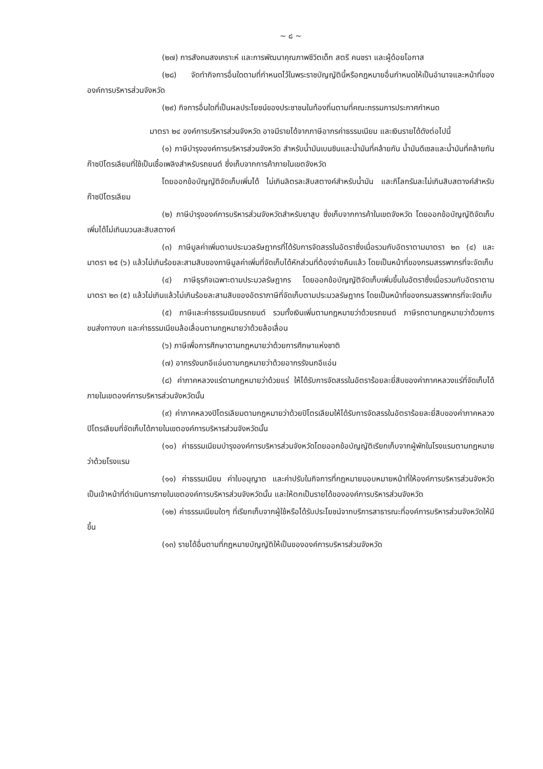~ ๘ ~
(๒๗) การสังคมสงเคราะห์ และการพัฒนาคุณภาพชีวิตเด็ก สตรี คนชรา และผู้ด้อยโอกาส
(๒๘) จัดทำกิจการอื่นใดตามที่กำหนดไว้ในพระราชบัญญัตินี้หรือกฎหมายอื่นกำหนดให้เป็นอำนาจและหน้าที่ขององค์การบริหารส่วนจังหวัด
(๒๙) กิจการอื่นใดที่เป็นผลประโยชน์ของประชาชนในท้องถิ่นตามที่คณะกรรมการประกาศกำหนด
มาตรา ๒๔ องค์การบริหารส่วนจังหวัด อาจมีรายได้จากภาษีอากรค่าธรรมเนียม และเงินรายได้ดังต่อไปนี้
(๑) ภาษีบำรุงองค์การบริหารส่วนจังหวัด สำหรับน้ำมันเบนซินและน้ำมันที่คล้ายกัน น้ำมันดีเซลและน้ำมันที่คล้ายกันก๊าซปิโตรเลียมที่ใช้เป็นเชื้อเพลิงสำหรับรถยนต์ ซึ่งเก็บจากการค้าภายในเขตจังหวัด
โดยออกข้อบัญญัติจัดเก็บเพิ่มได้ ไม่เกินลิตรละสิบสตางค์สำหรับน้ำมัน และกิโลกรัมละไม่เกินสิบสตางค์สำหรับก๊าซปิโตรเลียม
(๒) ภาษีบำรุงองค์การบริหารส่วนจังหวัดสำหรับยาสูบ ซึ่งเก็บจากการค้าในเขตจังหวัด โดยออกข้อบัญญัติจัดเก็บเพิ่มได้ไม่เกินมวนละสิบสตางค์
(๓) ภาษีมูลค่าเพิ่มตามประมวลรัษฎากรที่ได้รับการจัดสรรในอัตราซึ่งเมื่อรวมกับอัตราตามมาตรา ๒๓ (๔) และมาตรา ๒๕ (๖) แล้วไม่เกินร้อยละสามสิบของภาษีมูลค่าเพิ่มที่จัดเก็บได้หักส่วนที่ต้องจ่ายคืนแล้ว โดยเป็นหน้าที่ของกรมสรรพากรที่จะจัดเก็บ
(๔) ภาษีธุรกิจเฉพาะตามประมวลรัษฎากร โดยออกข้อบัญญัติจัดเก็บเพิ่มขึ้นในอัตราซึ่งเมื่อรวมกับอัตราตามมาตรา ๒๓ (๕) แล้วไม่เกินแล้วไม่เกินร้อยละสามสิบของอัตราภาษีที่จัดเก็บตามประมวลรัษฎากร โดยเป็นหน้าที่ของกรมสรรพากรที่จะจัดเก็บ
(๕) ภาษีและค่าธรรมเนียมรถยนต์ รวมทั้งเงินเพิ่มตามกฎหมายว่าด้วยรถยนต์ ภาษีรถตามกฎหมายว่าด้วยการขนส่งทางบก และค่าธรรมเนียมล้อเลื่อนตามกฎหมายว่าด้วยล้อเลื่อน
(๖) ภาษีเพื่อการศึกษาตามกฎหมายว่าด้วยการศึกษาแห่งชาติ
(๗) อากรรังนกอีแอ่นตามกฎหมายว่าด้วยอากรรังนกอีแอ่น
(๘) ค่าภาคหลวงแร่ตามกฎหมายว่าด้วยแร่ ให้ได้รับการจัดสรรในอัตราร้อยละยี่สิบของค่าภาคหลวงแร่ที่จัดเก็บได้ภายในเขตองค์การบริหารส่วนจังหวัดนั้น
(๙) ค่าภาคหลวงปิโตรเลียมตามกฎหมายว่าด้วยปิโตรเลียมให้ได้รับการจัดสรรในอัตราร้อยละยี่สิบของค่าภาคหลวงปิโตรเลียมที่จัดเก็บได้ภายในเขตองค์การบริหารส่วนจังหวัดนั้น
(๑๐) ค่าธรรมเนียมบำรุงองค์การบริหารส่วนจังหวัดโดยออกข้อบัญญัติเรียกเก็บจากผู้พักในโรงแรมตามกฎหมายว่าด้วยโรงแรม
(๑๑) ค่าธรรมเนียม ค่าใบอนุญาต และค่าปรับในกิจการที่กฎหมายมอบหมายหน้าที่ให้องค์การบริหารส่วนจังหวัดเป็นเจ้าหน้าที่ดำเนินการภายในเขตองค์การบริหารส่วนจังหวัดนั้น และให้ตกเป็นรายได้ขององค์การบริหารส่วนจังหวัด
(๑๒) ค่าธรรมเนียมใดๆ ที่เรียกเก็บจากผู้ใช้หรือได้รับประโยชน์จากบริการสาธารณะที่องค์การบริหารส่วนจังหวัดให้มีขึ้น
(๑๓) รายได้อื่นตามที่กฎหมายบัญญัติให้เป็นขององค์การบริหารส่วนจังหวัด